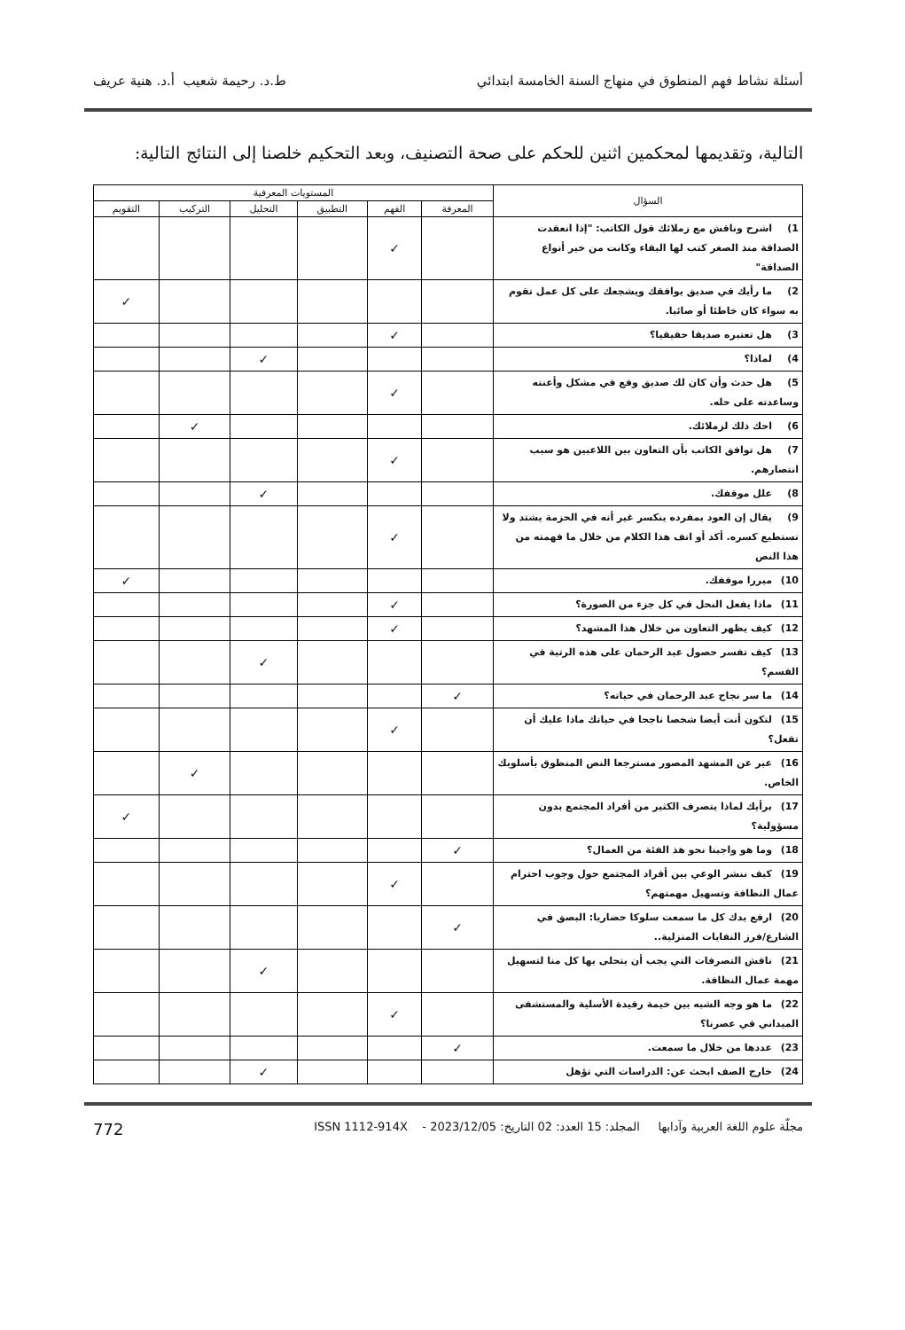أسئلة نشاط فهم المنطوق في منهاج السنة الخامسة ابتدائي ط.د. رحيمة شعيب أ.د. هنية عريف
التالية، وتقديمها لمحكمين اثنين للحكم على صحة التصنيف، وبعد التحكيم خلصنا إلى النتائج التالية:
| السؤال | المستويات المعرفية | | | | | |
| --- | --- | --- | --- | --- | --- | --- |
| | المعرفة | الفهم | التطبيق | التحليل | التركيب | التقويم |
| 1) اشرح وناقش مع زملائك قول الكاتب: "إذا انعقدت الصداقة منذ الصغر كتب لها البقاء وكانت من خير أنواع الصداقة" | | ✓ | | | | |
| 2) ما رأيك في صديق يوافقك ويشجعك على كل عمل تقوم به سواء كان خاطئا أو صائبا. | | | | | | ✓ |
| 3) هل تعتبره صديقا حقيقيا؟ | | ✓ | | | | |
| 4) لماذا؟ | | | | ✓ | | |
| 5) هل حدث وأن كان لك صديق وقع في مشكل وأعنته وساعدته على حله. | | ✓ | | | | |
| 6) احك ذلك لزملائك. | | | | | ✓ | |
| 7) هل توافق الكاتب بأن التعاون بين اللاعبين هو سبب انتصارهم. | | ✓ | | | | |
| 8) علل موقفك. | | | | ✓ | | |
| 9) يقال إن العود بمفرده ينكسر غير أنه في الحزمة يشتد ولا نستطيع كسره. أكد أو انف هذا الكلام من خلال ما فهمته من هذا النص | | ✓ | | | | |
| 10) مبررا موقفك. | | | | | | ✓ |
| 11) ماذا يفعل النحل في كل جزء من الصورة؟ | | ✓ | | | | |
| 12) كيف يظهر التعاون من خلال هذا المشهد؟ | | ✓ | | | | |
| 13) كيف تفسر حصول عبد الرحمان على هذه الرتبة في القسم؟ | | | | ✓ | | |
| 14) ما سر نجاح عبد الرحمان في حياته؟ | ✓ | | | | | |
| 15) لتكون أنت أيضا شخصا ناجحا في حياتك ماذا عليك أن تفعل؟ | | ✓ | | | | |
| 16) عبر عن المشهد المصور مسترجعا النص المنطوق بأسلوبك الخاص. | | | | | ✓ | |
| 17) برأيك لماذا يتصرف الكثير من أفراد المجتمع بدون مسؤولية؟ | | | | | | ✓ |
| 18) وما هو واجبنا نحو هذ الفئة من العمال؟ | ✓ | | | | | |
| 19) كيف ننشر الوعي بين أفراد المجتمع حول وجوب احترام عمال النظافة وتسهيل مهمتهم؟ | | ✓ | | | | |
| 20) ارفع يدك كل ما سمعت سلوكا حضاريا: البصق في الشارع/فرز النفايات المنزلية.. | ✓ | | | | | |
| 21) ناقش التصرفات التي يجب أن يتحلى بها كل منا لتسهيل مهمة عمال النظافة. | | | | ✓ | | |
| 22) ما هو وجه الشبه بين خيمة رفيدة الأسلية والمستشفى الميداني في عصرنا؟ | | ✓ | | | | |
| 23) عددها من خلال ما سمعت. | ✓ | | | | | |
| 24) خارج الصف ابحث عن: الدراسات التي تؤهل | | | | ✓ | | |
مجلّة علوم اللغة العربية وآدابها المجلد: 15 العدد: 02 التاريخ: 2023/12/05 - ISSN 1112-914X 772